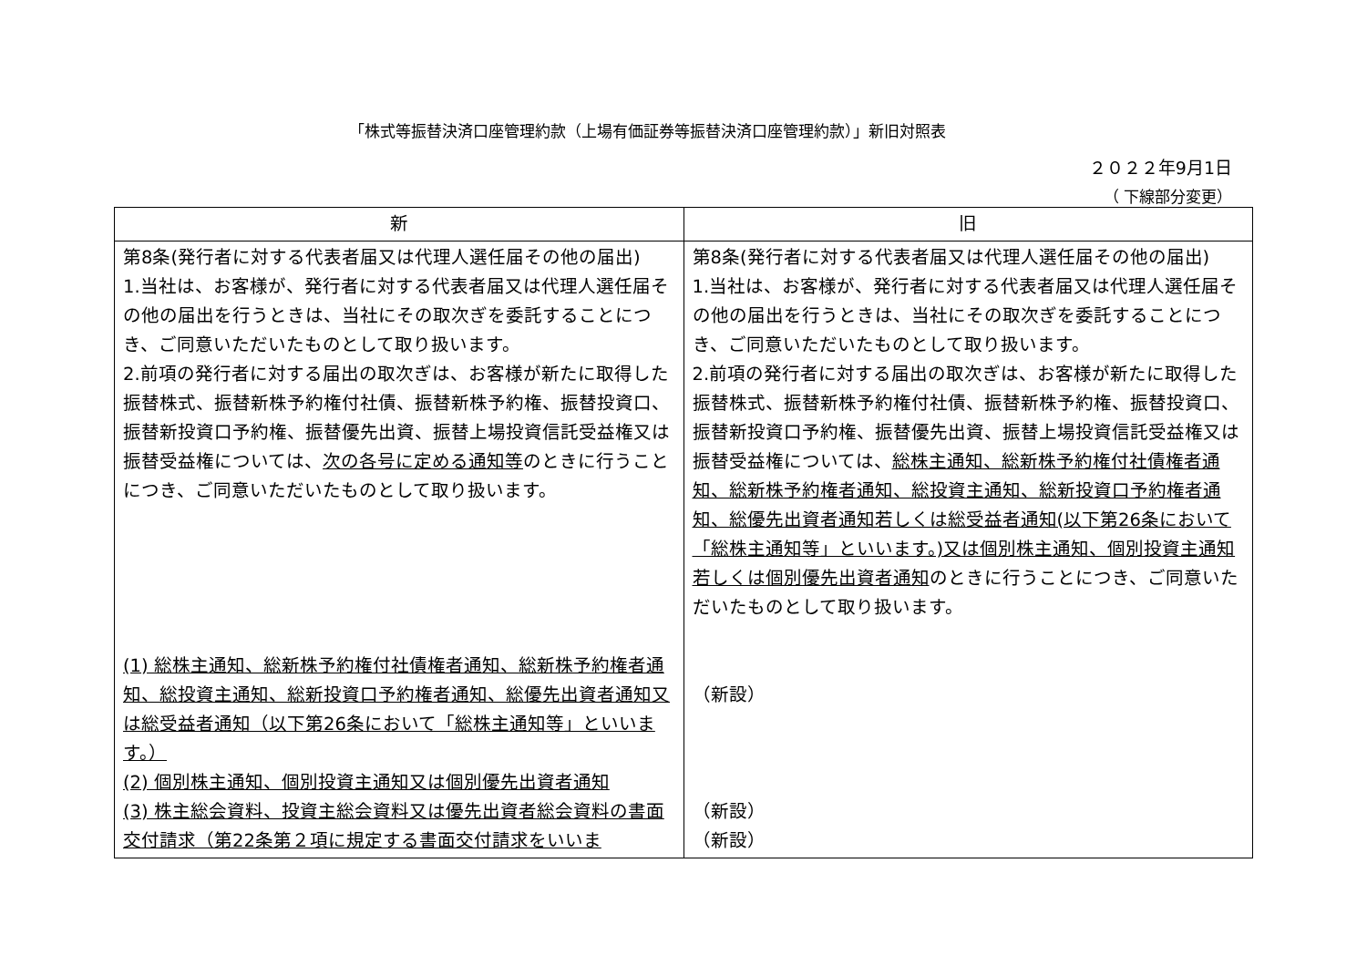「株式等振替決済口座管理約款（上場有価証券等振替決済口座管理約款）」新旧対照表
２０２２年9月1日
（ 下線部分変更）
| 新 | 旧 |
| --- | --- |
| 第8条(発行者に対する代表者届又は代理人選任届その他の届出) 1.当社は、お客様が、発行者に対する代表者届又は代理人選任届その他の届出を行うときは、当社にその取次ぎを委託することにつき、ご同意いただいたものとして取り扱います。 2.前項の発行者に対する届出の取次ぎは、お客様が新たに取得した振替株式、振替新株予約権付社債、振替新株予約権、振替投資口、振替新投資口予約権、振替優先出資、振替上場投資信託受益権又は振替受益権については、 次の各号に定める通知等 のときに行うことにつき、ご同意いただいたものとして取り扱います。 (1) 総株主通知、総新株予約権付社債権者通知、総新株予約権者通知、総投資主通知、総新投資口予約権者通知、総優先出資者通知又は総受益者通知（以下第26条において「総株主通知等」といいます。） (2) 個別株主通知、個別投資主通知又は個別優先出資者通知 (3) 株主総会資料、投資主総会資料又は優先出資者総会資料の書面交付請求（第22条第２項に規定する書面交付請求をいいま | 第8条(発行者に対する代表者届又は代理人選任届その他の届出) 1.当社は、お客様が、発行者に対する代表者届又は代理人選任届その他の届出を行うときは、当社にその取次ぎを委託することにつき、ご同意いただいたものとして取り扱います。 2.前項の発行者に対する届出の取次ぎは、お客様が新たに取得した振替株式、振替新株予約権付社債、振替新株予約権、振替投資口、振替新投資口予約権、振替優先出資、振替上場投資信託受益権又は振替受益権については、 総株主通知、総新株予約権付社債権者通知、総新株予約権者通知、総投資主通知、総新投資口予約権者通知、総優先出資者通知若しくは総受益者通知(以下第26条において「総株主通知等」といいます。)又は個別株主通知、個別投資主通知若しくは個別優先出資者通知 のときに行うことにつき、ご同意いただいたものとして取り扱います。 （新設） （新設） （新設） |